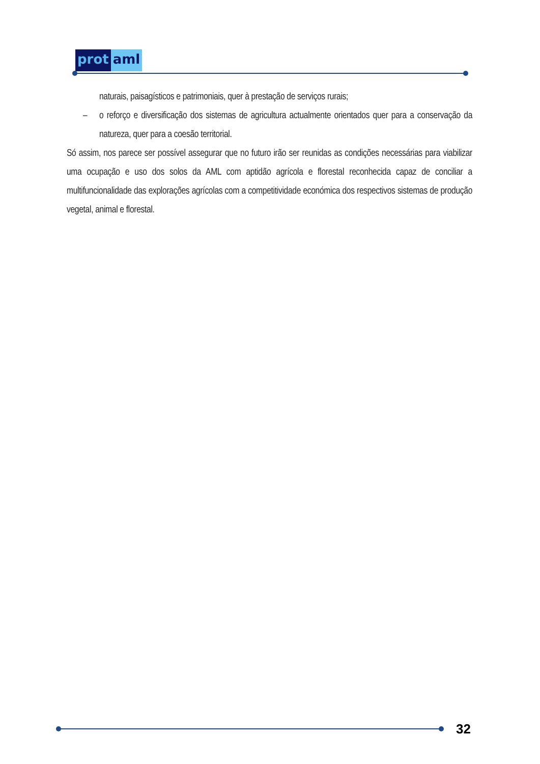prot aml
naturais, paisagísticos e patrimoniais, quer à prestação de serviços rurais;
– o reforço e diversificação dos sistemas de agricultura actualmente orientados quer para a conservação da natureza, quer para a coesão territorial.
Só assim, nos parece ser possível assegurar que no futuro irão ser reunidas as condições necessárias para viabilizar uma ocupação e uso dos solos da AML com aptidão agrícola e florestal reconhecida capaz de conciliar a multifuncionalidade das explorações agrícolas com a competitividade económica dos respectivos sistemas de produção vegetal, animal e florestal.
32